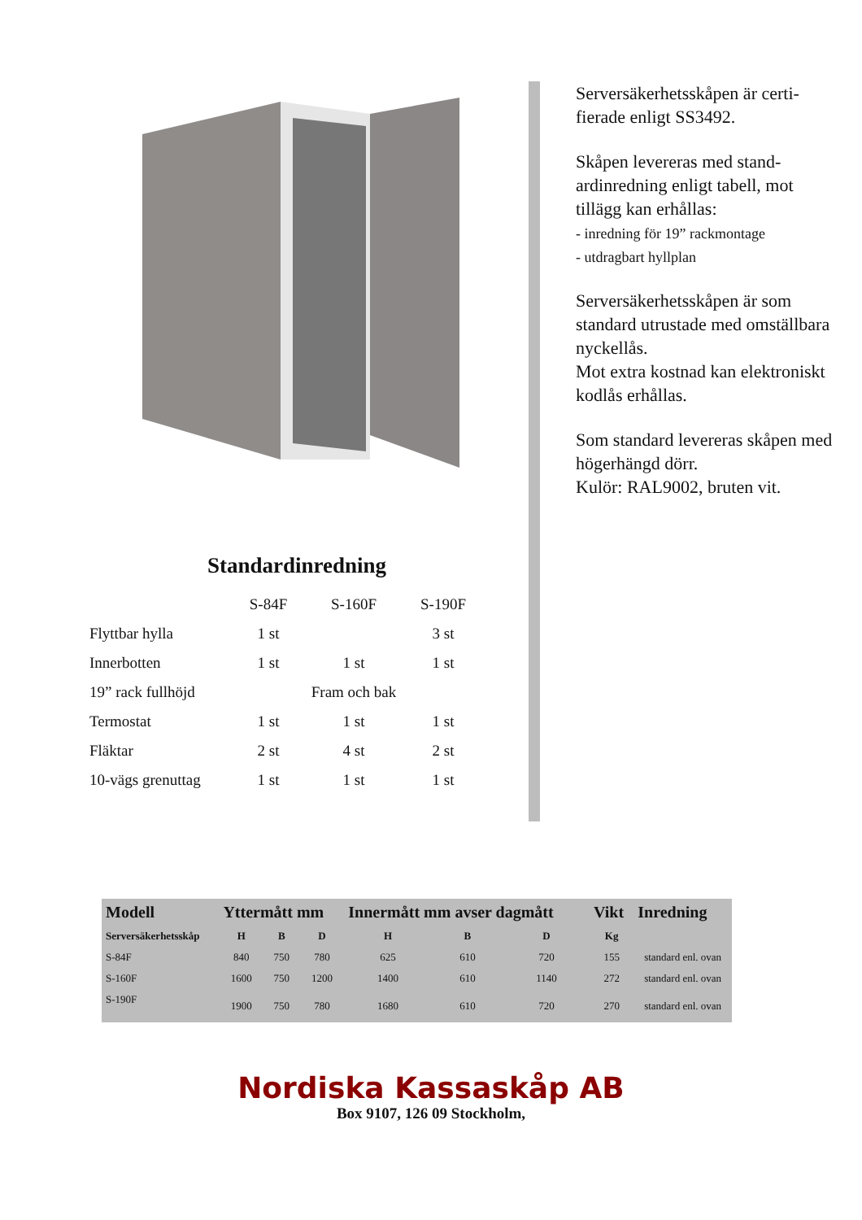Standardinredning
| | S-84F | S-160F | S-190F |
| --- | --- | --- | --- |
| Flyttbar hylla | 1 st | | 3 st |
| Innerbotten | 1 st | 1 st | 1 st |
| 19” rack fullhöjd | | Fram och bak | |
| Termostat | 1 st | 1 st | 1 st |
| Fläktar | 2 st | 4 st | 2 st |
| 10-vägs grenuttag | 1 st | 1 st | 1 st |
Serversäkerhetsskåpen är certi-fierade enligt SS3492.
Skåpen levereras med stand-ardinredning enligt tabell, mot tillägg kan erhållas:
- inredning för 19” rackmontage
- utdragbart hyllplan
Serversäkerhetsskåpen är som standard utrustade med omställbara nyckellås.
Mot extra kostnad kan elektroniskt kodlås erhållas.
Som standard levereras skåpen med högerhängd dörr.
Kulör: RAL9002, bruten vit.
| Modell | Yttermått mm | | | Innermått mm avser dagmått | | | Vikt | Inredning |
| --- | --- | --- | --- | --- | --- | --- | --- | --- |
| Serversäkerhetsskåp | H | B | D | H | B | D | Kg | |
| S-84F | 840 | 750 | 780 | 625 | 610 | 720 | 155 | standard enl. ovan |
| S-160F | 1600 | 750 | 1200 | 1400 | 610 | 1140 | 272 | standard enl. ovan |
| S-190F | 1900 | 750 | 780 | 1680 | 610 | 720 | 270 | standard enl. ovan |
Nordiska Kassaskåp AB
Box 9107, 126 09 Stockholm,